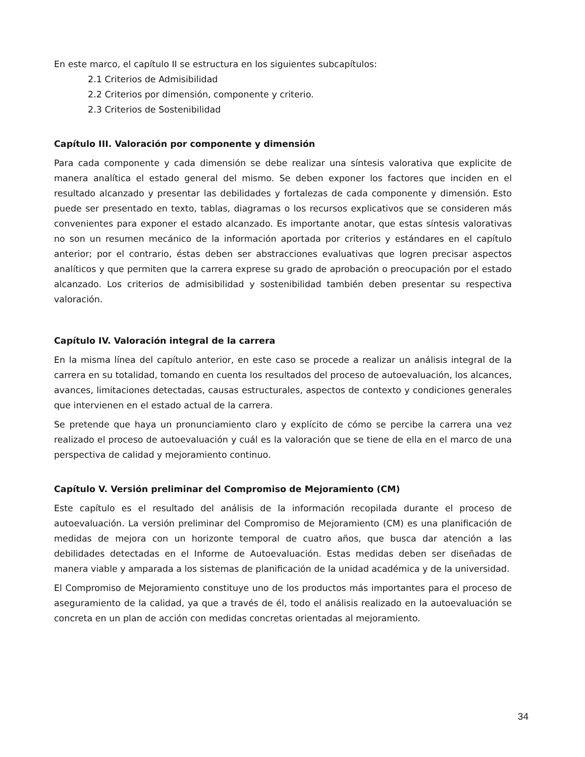En este marco, el capítulo II se estructura en los siguientes subcapítulos:
2.1 Criterios de Admisibilidad
2.2 Criterios por dimensión, componente y criterio.
2.3 Criterios de Sostenibilidad
Capítulo III. Valoración por componente y dimensión
Para cada componente y cada dimensión se debe realizar una síntesis valorativa que explicite de manera analítica el estado general del mismo. Se deben exponer los factores que inciden en el resultado alcanzado y presentar las debilidades y fortalezas de cada componente y dimensión. Esto puede ser presentado en texto, tablas, diagramas o los recursos explicativos que se consideren más convenientes para exponer el estado alcanzado. Es importante anotar, que estas síntesis valorativas no son un resumen mecánico de la información aportada por criterios y estándares en el capítulo anterior; por el contrario, éstas deben ser abstracciones evaluativas que logren precisar aspectos analíticos y que permiten que la carrera exprese su grado de aprobación o preocupación por el estado alcanzado. Los criterios de admisibilidad y sostenibilidad también deben presentar su respectiva valoración.
Capítulo IV. Valoración integral de la carrera
En la misma línea del capítulo anterior, en este caso se procede a realizar un análisis integral de la carrera en su totalidad, tomando en cuenta los resultados del proceso de autoevaluación, los alcances, avances, limitaciones detectadas, causas estructurales, aspectos de contexto y condiciones generales que intervienen en el estado actual de la carrera.
Se pretende que haya un pronunciamiento claro y explícito de cómo se percibe la carrera una vez realizado el proceso de autoevaluación y cuál es la valoración que se tiene de ella en el marco de una perspectiva de calidad y mejoramiento continuo.
Capítulo V. Versión preliminar del Compromiso de Mejoramiento (CM)
Este capítulo es el resultado del análisis de la información recopilada durante el proceso de autoevaluación. La versión preliminar del Compromiso de Mejoramiento (CM) es una planificación de medidas de mejora con un horizonte temporal de cuatro años, que busca dar atención a las debilidades detectadas en el Informe de Autoevaluación. Estas medidas deben ser diseñadas de manera viable y amparada a los sistemas de planificación de la unidad académica y de la universidad.
El Compromiso de Mejoramiento constituye uno de los productos más importantes para el proceso de aseguramiento de la calidad, ya que a través de él, todo el análisis realizado en la autoevaluación se concreta en un plan de acción con medidas concretas orientadas al mejoramiento.
34